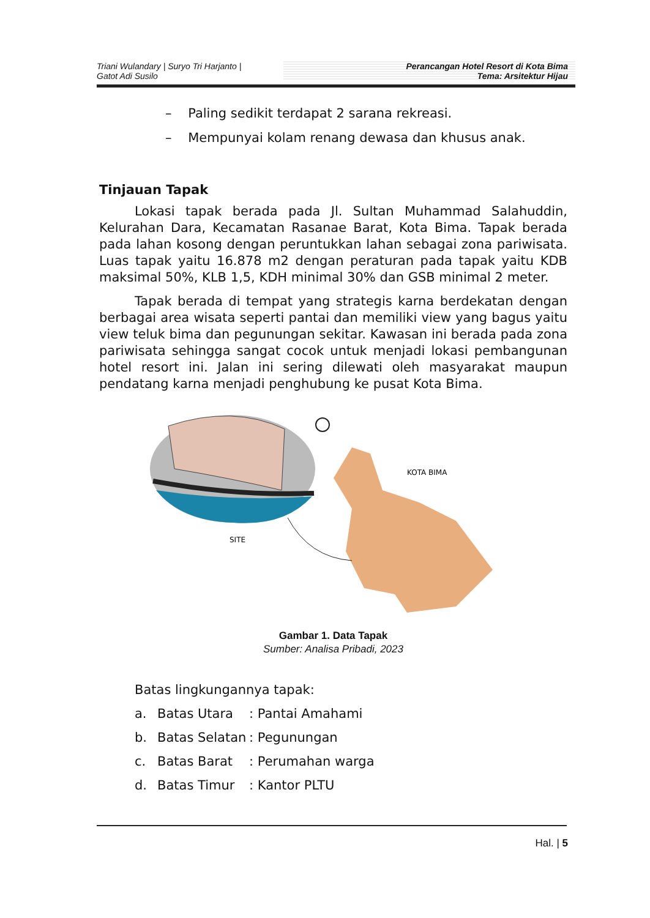Triani Wulandary | Suryo Tri Harjanto |
Gatot Adi Susilo
Perancangan Hotel Resort di Kota Bima
Tema: Arsitektur Hijau
– Paling sedikit terdapat 2 sarana rekreasi.
– Mempunyai kolam renang dewasa dan khusus anak.
Tinjauan Tapak
Lokasi tapak berada pada Jl. Sultan Muhammad Salahuddin, Kelurahan Dara, Kecamatan Rasanae Barat, Kota Bima. Tapak berada pada lahan kosong dengan peruntukkan lahan sebagai zona pariwisata. Luas tapak yaitu 16.878 m2 dengan peraturan pada tapak yaitu KDB maksimal 50%, KLB 1,5, KDH minimal 30% dan GSB minimal 2 meter.
Tapak berada di tempat yang strategis karna berdekatan dengan berbagai area wisata seperti pantai dan memiliki view yang bagus yaitu view teluk bima dan pegunungan sekitar. Kawasan ini berada pada zona pariwisata sehingga sangat cocok untuk menjadi lokasi pembangunan hotel resort ini. Jalan ini sering dilewati oleh masyarakat maupun pendatang karna menjadi penghubung ke pusat Kota Bima.
SITE
KOTA BIMA
Gambar 1. Data Tapak
Sumber: Analisa Pribadi, 2023
Batas lingkungannya tapak:
a. Batas Utara: Pantai Amahami
b. Batas Selatan: Pegunungan
c. Batas Barat: Perumahan warga
d. Batas Timur: Kantor PLTU
Hal. | 5